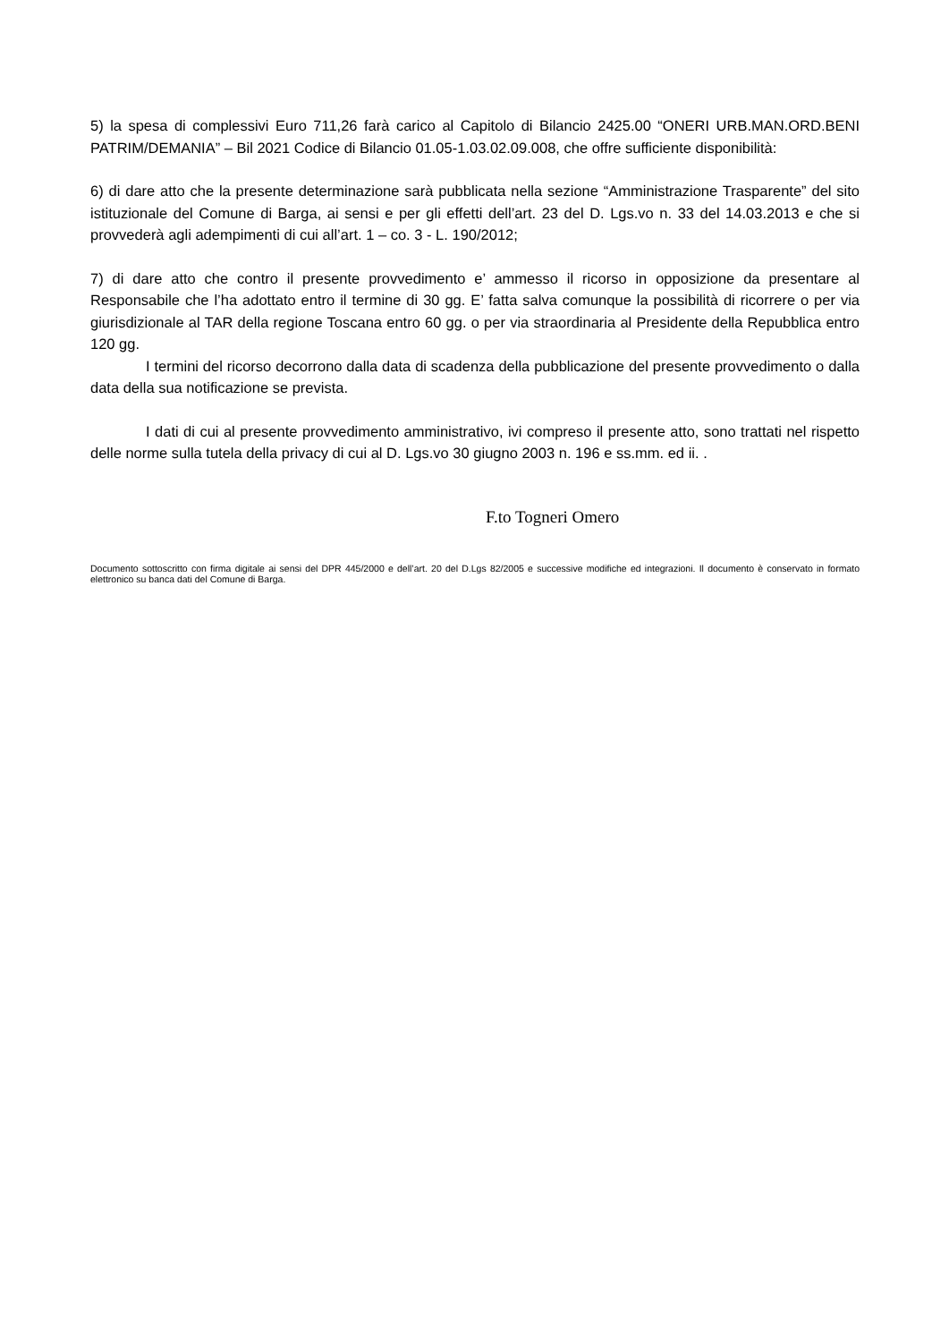5) la spesa di complessivi Euro 711,26 farà carico al Capitolo di Bilancio 2425.00 “ONERI URB.MAN.ORD.BENI PATRIM/DEMANIA” – Bil 2021 Codice di Bilancio 01.05-1.03.02.09.008, che offre sufficiente disponibilità:
6) di dare atto che la presente determinazione sarà pubblicata nella sezione “Amministrazione Trasparente” del sito istituzionale del Comune di Barga, ai sensi e per gli effetti dell’art. 23 del D. Lgs.vo n. 33 del 14.03.2013 e che si provvederà agli adempimenti di cui all’art. 1 – co. 3 - L. 190/2012;
7) di dare atto che contro il presente provvedimento e’ ammesso il ricorso in opposizione da presentare al Responsabile che l’ha adottato entro il termine di 30 gg. E’ fatta salva comunque la possibilità di ricorrere o per via giurisdizionale al TAR della regione Toscana entro 60 gg. o per via straordinaria al Presidente della Repubblica entro 120 gg.
I termini del ricorso decorrono dalla data di scadenza della pubblicazione del presente provvedimento o dalla data della sua notificazione se prevista.
I dati di cui al presente provvedimento amministrativo, ivi compreso il presente atto, sono trattati nel rispetto delle norme sulla tutela della privacy di cui al D. Lgs.vo 30 giugno 2003 n. 196 e ss.mm. ed ii. .
F.to Togneri Omero
Documento sottoscritto con firma digitale ai sensi del DPR 445/2000 e dell’art. 20 del D.Lgs 82/2005 e successive modifiche ed integrazioni. Il documento è conservato in formato elettronico su banca dati del Comune di Barga.